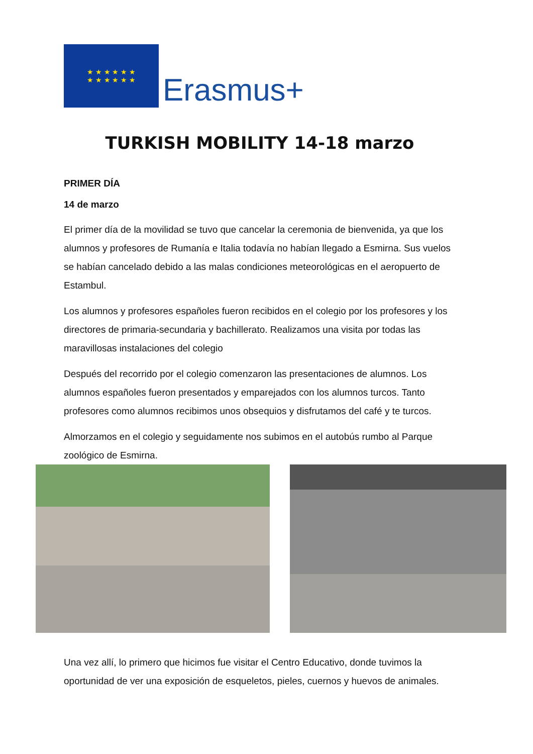★ ★ ★ ★ ★ ★
★ ★ ★ ★ ★ ★
Erasmus+
TURKISH MOBILITY 14-18 marzo
PRIMER DÍA
14 de marzo
El primer día de la movilidad se tuvo que cancelar la ceremonia de bienvenida, ya que los alumnos y profesores de Rumanía e Italia todavía no habían llegado a Esmirna. Sus vuelos se habían cancelado debido a las malas condiciones meteorológicas en el aeropuerto de Estambul.
Los alumnos y profesores españoles fueron recibidos en el colegio por los profesores y los directores de primaria-secundaria y bachillerato. Realizamos una visita por todas las maravillosas instalaciones del colegio
Después del recorrido por el colegio comenzaron las presentaciones de alumnos. Los alumnos españoles fueron presentados y emparejados con los alumnos turcos. Tanto profesores como alumnos recibimos unos obsequios y disfrutamos del café y te turcos.
Almorzamos en el colegio y seguidamente nos subimos en el autobús rumbo al Parque zoológico de Esmirna.
Una vez allí, lo primero que hicimos fue visitar el Centro Educativo, donde tuvimos la oportunidad de ver una exposición de esqueletos, pieles, cuernos y huevos de animales.